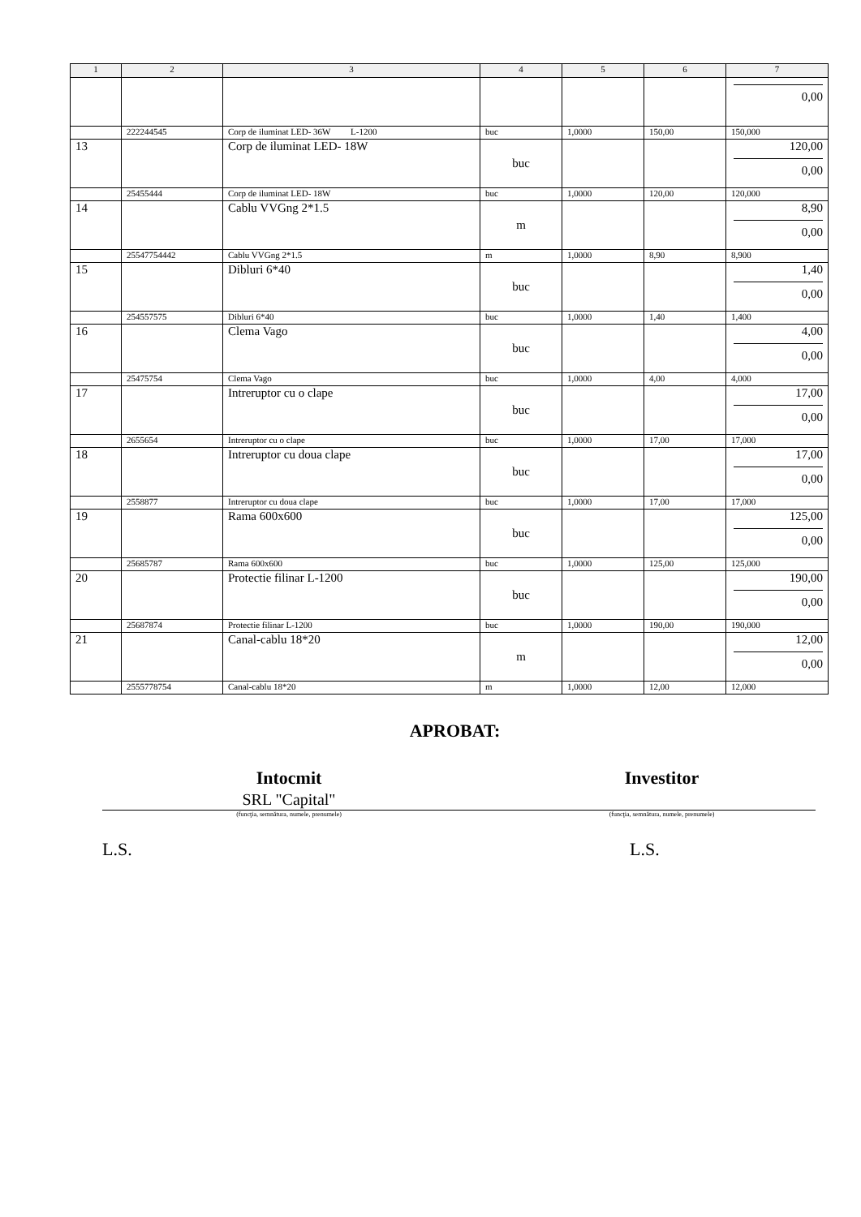| 1 | 2 | 3 | 4 | 5 | 6 | 7 |
| --- | --- | --- | --- | --- | --- | --- |
| | | | | | | 0,00 |
| | 222244545 | Corp de iluminat LED- 36W L-1200 | buc | 1,0000 | 150,00 | 150,000 |
| 13 | | Corp de iluminat LED- 18W | buc | | | 120,00 0,00 |
| | 25455444 | Corp de iluminat LED- 18W | buc | 1,0000 | 120,00 | 120,000 |
| 14 | | Cablu VVGng 2*1.5 | m | | | 8,90 0,00 |
| | 25547754442 | Cablu VVGng 2*1.5 | m | 1,0000 | 8,90 | 8,900 |
| 15 | | Dibluri 6*40 | buc | | | 1,40 0,00 |
| | 254557575 | Dibluri 6*40 | buc | 1,0000 | 1,40 | 1,400 |
| 16 | | Clema Vago | buc | | | 4,00 0,00 |
| | 25475754 | Clema Vago | buc | 1,0000 | 4,00 | 4,000 |
| 17 | | Intreruptor cu o clape | buc | | | 17,00 0,00 |
| | 2655654 | Intreruptor cu o clape | buc | 1,0000 | 17,00 | 17,000 |
| 18 | | Intreruptor cu doua clape | buc | | | 17,00 0,00 |
| | 2558877 | Intreruptor cu doua clape | buc | 1,0000 | 17,00 | 17,000 |
| 19 | | Rama 600x600 | buc | | | 125,00 0,00 |
| | 25685787 | Rama 600x600 | buc | 1,0000 | 125,00 | 125,000 |
| 20 | | Protectie filinar L-1200 | buc | | | 190,00 0,00 |
| | 25687874 | Protectie filinar L-1200 | buc | 1,0000 | 190,00 | 190,000 |
| 21 | | Canal-cablu 18*20 | m | | | 12,00 0,00 |
| | 2555778754 | Canal-cablu 18*20 | m | 1,0000 | 12,00 | 12,000 |
APROBAT:
Intocmit
SRL "Capital"
Investitor
(funcţia, semnătura, numele, prenumele) (funcţia, semnătura, numele, prenumele)
L.S. L.S.